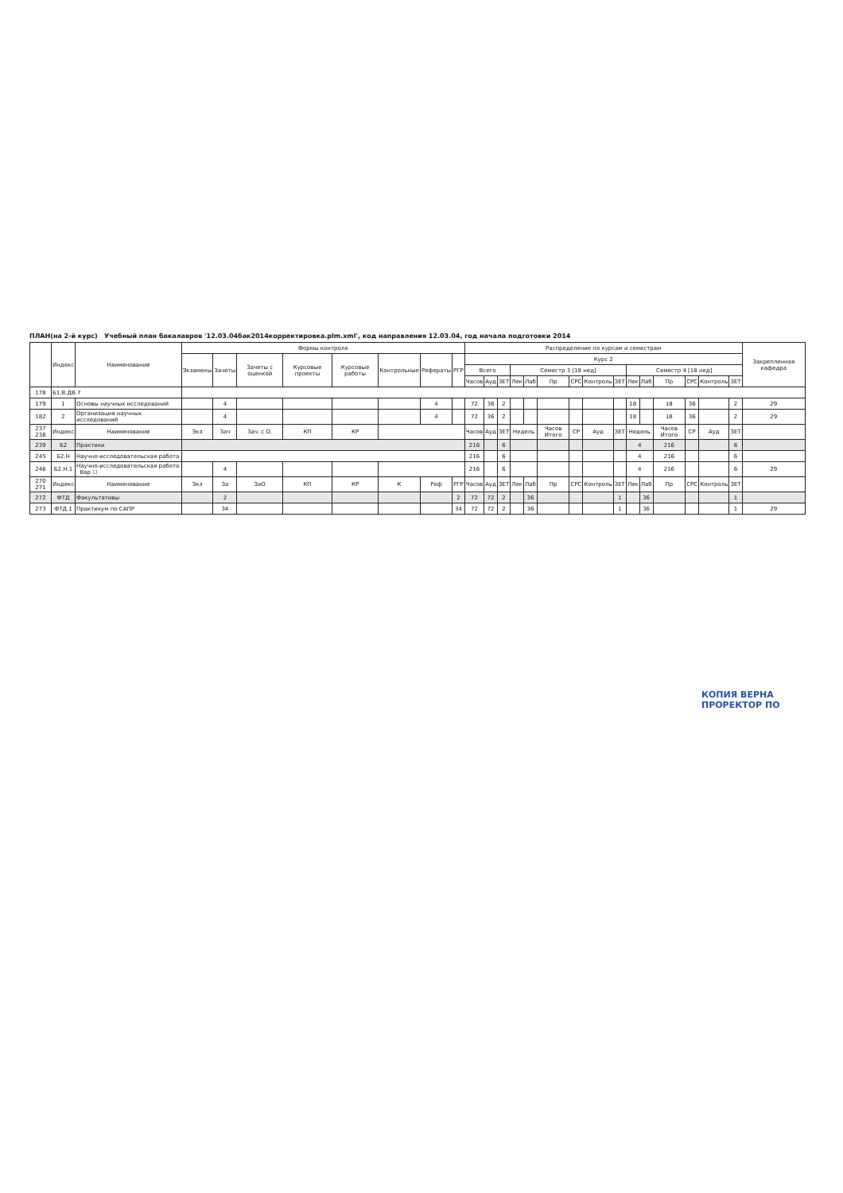ПЛАН(на 2-й курс) Учебный план бакалавров '12.03.04бак2014корректировка.plm.xml', код направления 12.03.04, год начала подготовки 2014
| | Индекс | Наименование | Формы контроля | | | | | | | | Распределение по курсам и семестрам | | | | | | | | | | | | | | | Закрепленная кафедра |
| --- | --- | --- | --- | --- | --- | --- | --- | --- | --- | --- | --- | --- | --- | --- | --- | --- | --- | --- | --- | --- | --- | --- | --- | --- | --- | --- |
| | | | Экзамены | Зачеты | Зачеты с оценкой | Курсовые проекты | Курсовые работы | Контрольные | Рефераты | РГР | Курс 2 | | | | | | | | | | | | | | | |
| | | | | | | | | | | | Всего | | | Семестр 3 [18 нед] | | | | | | Семестр 4 [18 нед] | | | | | | |
| | | | | | | | | | | | Часов | Ауд | ЗЕТ | Лек | Лаб | Пр | СРС | Контроль | ЗЕТ | Лек | Лаб | Пр | СРС | Контроль | ЗЕТ | |
| 178 | Б1.В.ДВ.7 | | | | | | | | | | | | | | | | | | | | | | | | | |
| 179 | 1 | Основы научных исследований | | 4 | | | | | 4 | | 72 | 36 | 2 | | | | | | | 18 | | 18 | 36 | | 2 | 29 |
| 182 | 2 | Организация научных исследований | | 4 | | | | | 4 | | 72 | 36 | 2 | | | | | | | 18 | | 18 | 36 | | 2 | 29 |
| 237 238 | Индекс | Наименование | Экз | Зач | Зач. с О. | КП | КР | | | | Часов | Ауд | ЗЕТ | Недель | | Часов Итого | СР | Ауд | ЗЕТ | Недель | | Часов Итого | СР | Ауд | ЗЕТ | |
| 239 | Б2 | Практики | | | | | | | | | 216 | | 6 | | | | | | | 4 | | 216 | | | 6 | |
| 245 | Б2.Н | Научно-исследовательская работа | | | | | | | | | 216 | | 6 | | | | | | | 4 | | 216 | | | 6 | |
| 246 | Б2.Н.1 | Научно-исследовательская работа Вар ☐ | | 4 | | | | | | | 216 | | 6 | | | | | | | 4 | | 216 | | | 6 | 29 |
| 270 271 | Индекс | Наименование | Экз | За | ЗаО | КП | КР | К | Реф | РГР | Часов | Ауд | ЗЕТ | Лек | Лаб | Пр | СРС | Контроль | ЗЕТ | Лек | Лаб | Пр | СРС | Контроль | ЗЕТ | |
| 272 | ФТД | Факультативы | | 2 | | | | | | 2 | 72 | 72 | 2 | | 36 | | | | 1 | | 36 | | | | 1 | |
| 273 | ФТД.1 | Практикум по САПР | | 34 | | | | | | 34 | 72 | 72 | 2 | | 36 | | | | 1 | | 36 | | | | 1 | 29 |
КОПИЯ ВЕРНА
ПРОРЕКТОР ПО